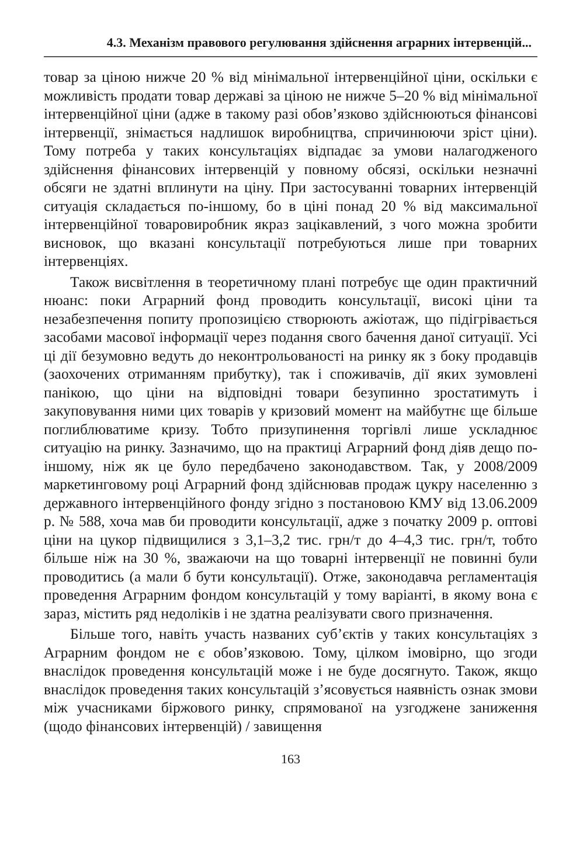4.3. Механізм правового регулювання здійснення аграрних інтервенцій...
товар за ціною нижче 20 % від мінімальної інтервенційної ціни, оскільки є можливість продати товар державі за ціною не нижче 5–20 % від мінімальної інтервенційної ціни (адже в такому разі обов’язково здійснюються фінансові інтервенції, знімається надлишок виробництва, спричинюючи зріст ціни). Тому потреба у таких консультаціях відпадає за умови налагодженого здійснення фінансових інтервенцій у повному обсязі, оскільки незначні обсяги не здатні вплинути на ціну. При застосуванні товарних інтервенцій ситуація складається по-іншому, бо в ціні понад 20 % від максимальної інтервенційної товаровиробник якраз зацікавлений, з чого можна зробити висновок, що вказані консультації потребуються лише при товарних інтервенціях.
Також висвітлення в теоретичному плані потребує ще один практичний нюанс: поки Аграрний фонд проводить консультації, високі ціни та незабезпечення попиту пропозицією створюють ажіотаж, що підігрівається засобами масової інформації через подання свого бачення даної ситуації. Усі ці дії безумовно ведуть до неконтрольованості на ринку як з боку продавців (заохочених отриманням прибутку), так і споживачів, дії яких зумовлені панікою, що ціни на відповідні товари безупинно зростатимуть і закуповування ними цих товарів у кризовий момент на майбутнє ще більше поглиблюватиме кризу. Тобто призупинення торгівлі лише ускладнює ситуацію на ринку. Зазначимо, що на практиці Аграрний фонд діяв дещо по-іншому, ніж як це було передбачено законодавством. Так, у 2008/2009 маркетинговому році Аграрний фонд здійснював продаж цукру населенню з державного інтервенційного фонду згідно з постановою КМУ від 13.06.2009 р. № 588, хоча мав би проводити консультації, адже з початку 2009 р. оптові ціни на цукор підвищилися з 3,1–3,2 тис. грн/т до 4–4,3 тис. грн/т, тобто більше ніж на 30 %, зважаючи на що товарні інтервенції не повинні були проводитись (а мали б бути консультації). Отже, законодавча регламентація проведення Аграрним фондом консультацій у тому варіанті, в якому вона є зараз, містить ряд недоліків і не здатна реалізувати свого призначення.
Більше того, навіть участь названих суб’єктів у таких консультаціях з Аграрним фондом не є обов’язковою. Тому, цілком імовірно, що згоди внаслідок проведення консультацій може і не буде досягнуто. Також, якщо внаслідок проведення таких консультацій з’ясовується наявність ознак змови між учасниками біржового ринку, спрямованої на узгоджене заниження (щодо фінансових інтервенцій) / завищення
163